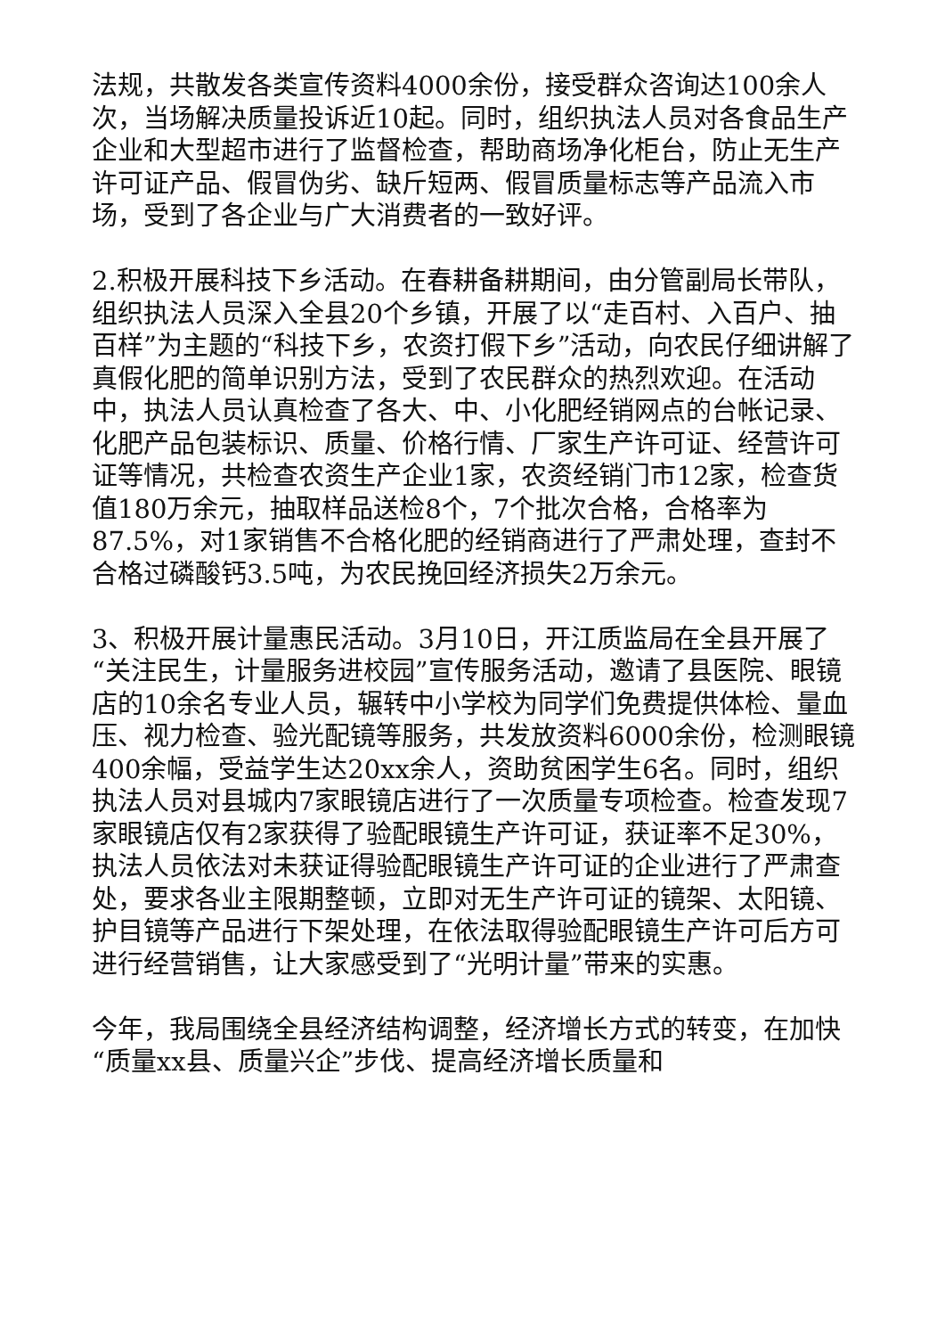法规，共散发各类宣传资料4000余份，接受群众咨询达100余人次，当场解决质量投诉近10起。同时，组织执法人员对各食品生产企业和大型超市进行了监督检查，帮助商场净化柜台，防止无生产许可证产品、假冒伪劣、缺斤短两、假冒质量标志等产品流入市场，受到了各企业与广大消费者的一致好评。
2.积极开展科技下乡活动。在春耕备耕期间，由分管副局长带队，组织执法人员深入全县20个乡镇，开展了以“走百村、入百户、抽百样”为主题的“科技下乡，农资打假下乡”活动，向农民仔细讲解了真假化肥的简单识别方法，受到了农民群众的热烈欢迎。在活动中，执法人员认真检查了各大、中、小化肥经销网点的台帐记录、化肥产品包装标识、质量、价格行情、厂家生产许可证、经营许可证等情况，共检查农资生产企业1家，农资经销门市12家，检查货值180万余元，抽取样品送检8个，7个批次合格，合格率为87.5%，对1家销售不合格化肥的经销商进行了严肃处理，查封不合格过磷酸钙3.5吨，为农民挽回经济损失2万余元。
3、积极开展计量惠民活动。3月10日，开江质监局在全县开展了“关注民生，计量服务进校园”宣传服务活动，邀请了县医院、眼镜店的10余名专业人员，辗转中小学校为同学们免费提供体检、量血压、视力检查、验光配镜等服务，共发放资料6000余份，检测眼镜400余幅，受益学生达20xx余人，资助贫困学生6名。同时，组织执法人员对县城内7家眼镜店进行了一次质量专项检查。检查发现7家眼镜店仅有2家获得了验配眼镜生产许可证，获证率不足30%，执法人员依法对未获证得验配眼镜生产许可证的企业进行了严肃查处，要求各业主限期整顿，立即对无生产许可证的镜架、太阳镜、护目镜等产品进行下架处理，在依法取得验配眼镜生产许可后方可进行经营销售，让大家感受到了“光明计量”带来的实惠。
今年，我局围绕全县经济结构调整，经济增长方式的转变，在加快“质量xx县、质量兴企”步伐、提高经济增长质量和